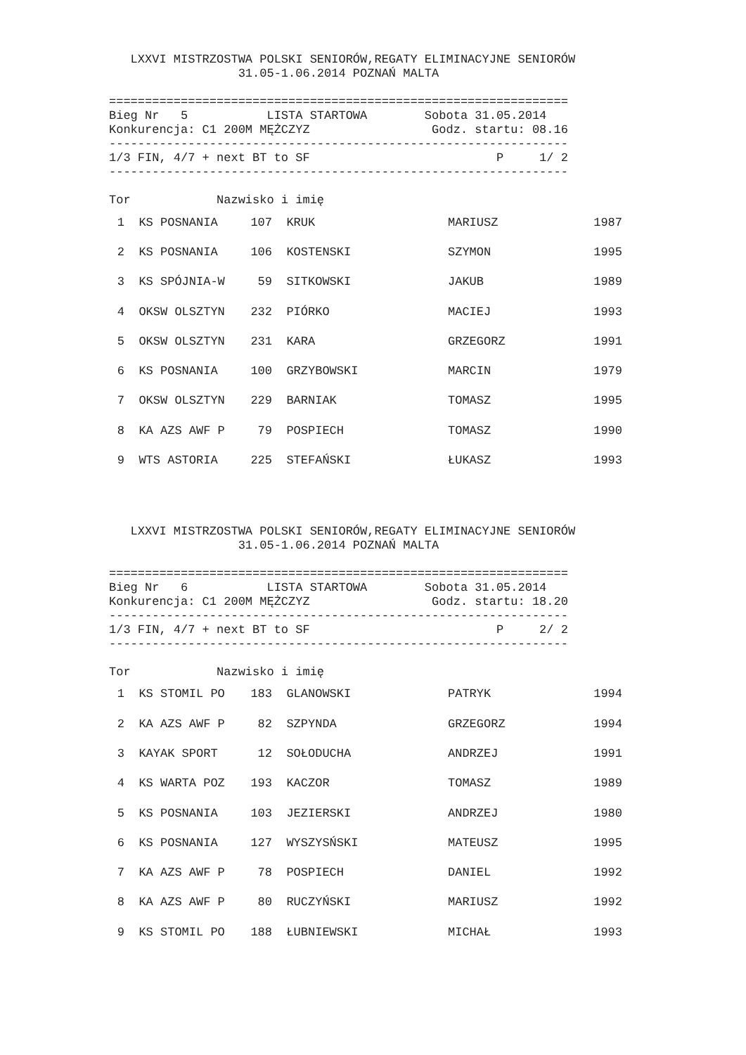LXXVI MISTRZOSTWA POLSKI SENIORÓW,REGATY ELIMINACYJNE SENIORÓW
                  31.05-1.06.2014 POZNAŃ MALTA

================================================================
Bieg Nr   5           LISTA STARTOWA        Sobota 31.05.2014
Konkurencja: C1 200M MĘŻCZYZ                 Godz. startu: 08.16
----------------------------------------------------------------
1/3 FIN, 4/7 + next BT to SF                          P     1/ 2
----------------------------------------------------------------

Tor            Nazwisko i imię
| 1 | KS POSNANIA | 107 | KRUK | MARIUSZ | 1987 |
| 2 | KS POSNANIA | 106 | KOSTENSKI | SZYMON | 1995 |
| 3 | KS SPÓJNIA-W | 59 | SITKOWSKI | JAKUB | 1989 |
| 4 | OKSW OLSZTYN | 232 | PIÓRKO | MACIEJ | 1993 |
| 5 | OKSW OLSZTYN | 231 | KARA | GRZEGORZ | 1991 |
| 6 | KS POSNANIA | 100 | GRZYBOWSKI | MARCIN | 1979 |
| 7 | OKSW OLSZTYN | 229 | BARNIAK | TOMASZ | 1995 |
| 8 | KA AZS AWF P | 79 | POSPIECH | TOMASZ | 1990 |
| 9 | WTS ASTORIA | 225 | STEFAŃSKI | ŁUKASZ | 1993 |
   LXXVI MISTRZOSTWA POLSKI SENIORÓW,REGATY ELIMINACYJNE SENIORÓW
                  31.05-1.06.2014 POZNAŃ MALTA

================================================================
Bieg Nr   6           LISTA STARTOWA        Sobota 31.05.2014
Konkurencja: C1 200M MĘŻCZYZ                 Godz. startu: 18.20
----------------------------------------------------------------
1/3 FIN, 4/7 + next BT to SF                          P     2/ 2
----------------------------------------------------------------

Tor            Nazwisko i imię
| 1 | KS STOMIL PO | 183 | GLANOWSKI | PATRYK | 1994 |
| 2 | KA AZS AWF P | 82 | SZPYNDA | GRZEGORZ | 1994 |
| 3 | KAYAK SPORT | 12 | SOŁODUCHA | ANDRZEJ | 1991 |
| 4 | KS WARTA POZ | 193 | KACZOR | TOMASZ | 1989 |
| 5 | KS POSNANIA | 103 | JEZIERSKI | ANDRZEJ | 1980 |
| 6 | KS POSNANIA | 127 | WYSZYSŃSKI | MATEUSZ | 1995 |
| 7 | KA AZS AWF P | 78 | POSPIECH | DANIEL | 1992 |
| 8 | KA AZS AWF P | 80 | RUCZYŃSKI | MARIUSZ | 1992 |
| 9 | KS STOMIL PO | 188 | ŁUBNIEWSKI | MICHAŁ | 1993 |